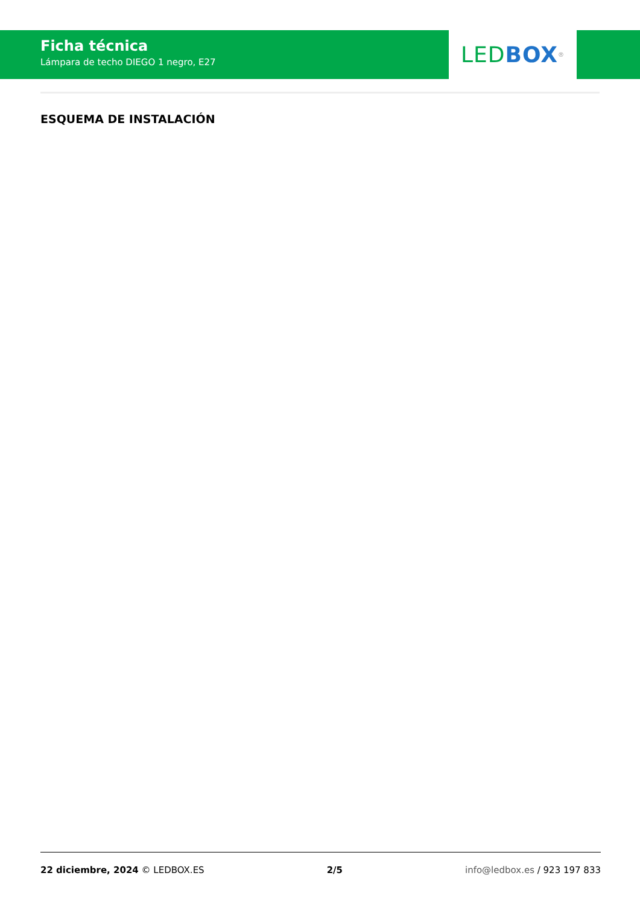Ficha técnica
Lámpara de techo DIEGO 1 negro, E27
LED BOX<sup>®</sup>
ESQUEMA DE INSTALACIÓN
22 diciembre, 2024 © LEDBOX.ES 2/5 info@ledbox.es / 923 197 833